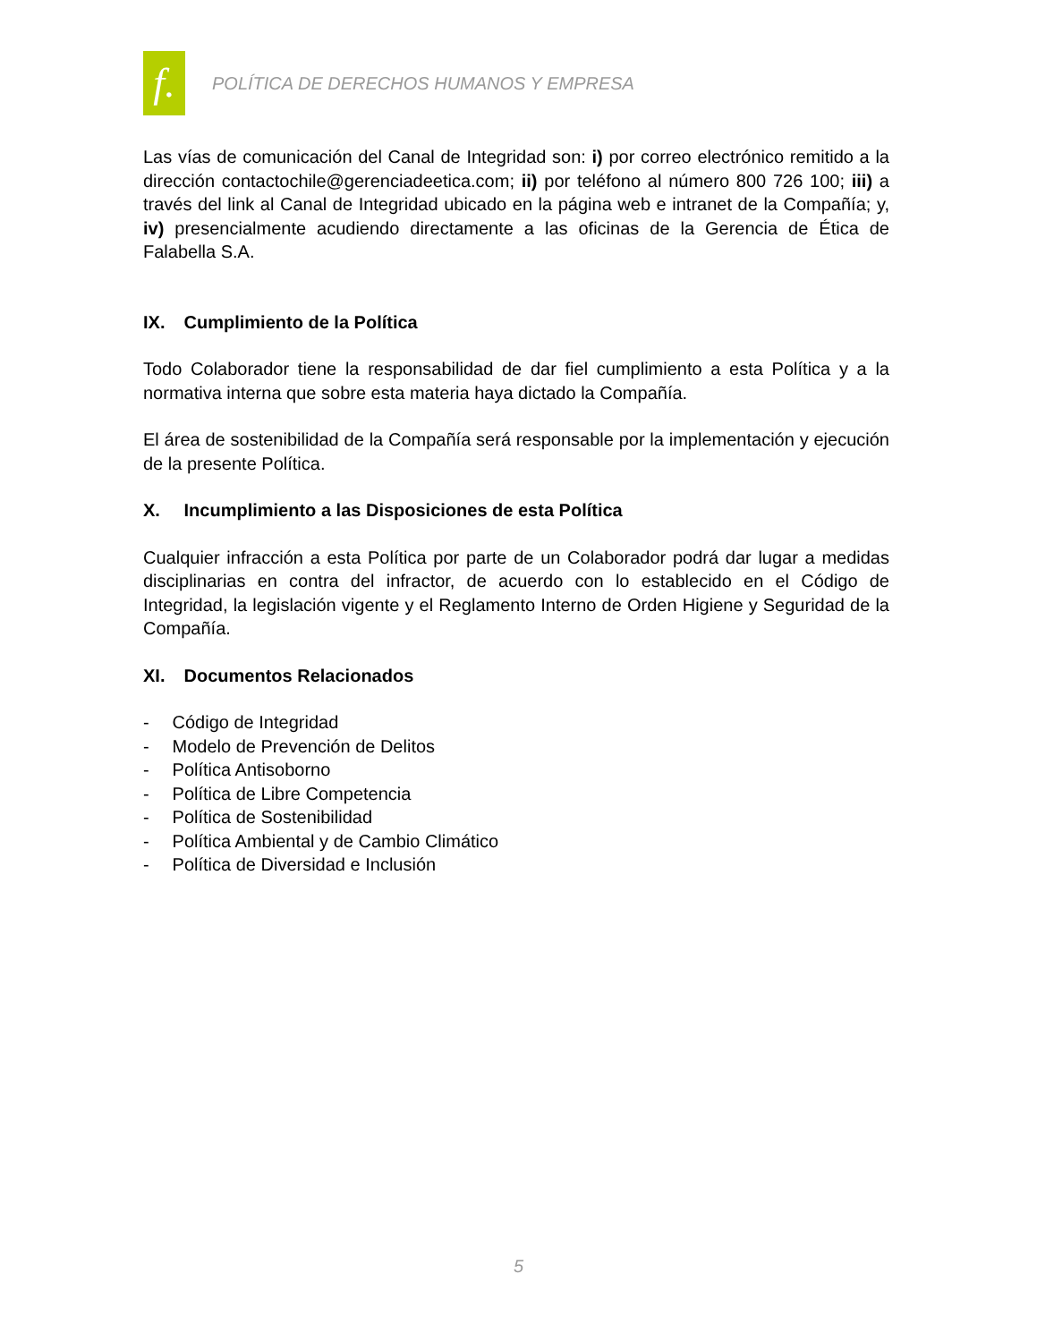f.
POLÍTICA DE DERECHOS HUMANOS Y EMPRESA
Las vías de comunicación del Canal de Integridad son: i) por correo electrónico remitido a la dirección contactochile@gerenciadeetica.com; ii) por teléfono al número 800 726 100; iii) a través del link al Canal de Integridad ubicado en la página web e intranet de la Compañía; y, iv) presencialmente acudiendo directamente a las oficinas de la Gerencia de Ética de Falabella S.A.
IX. Cumplimiento de la Política
Todo Colaborador tiene la responsabilidad de dar fiel cumplimiento a esta Política y a la normativa interna que sobre esta materia haya dictado la Compañía.
El área de sostenibilidad de la Compañía será responsable por la implementación y ejecución de la presente Política.
X. Incumplimiento a las Disposiciones de esta Política
Cualquier infracción a esta Política por parte de un Colaborador podrá dar lugar a medidas disciplinarias en contra del infractor, de acuerdo con lo establecido en el Código de Integridad, la legislación vigente y el Reglamento Interno de Orden Higiene y Seguridad de la Compañía.
XI. Documentos Relacionados
- Código de Integridad
- Modelo de Prevención de Delitos
- Política Antisoborno
- Política de Libre Competencia
- Política de Sostenibilidad
- Política Ambiental y de Cambio Climático
- Política de Diversidad e Inclusión
5